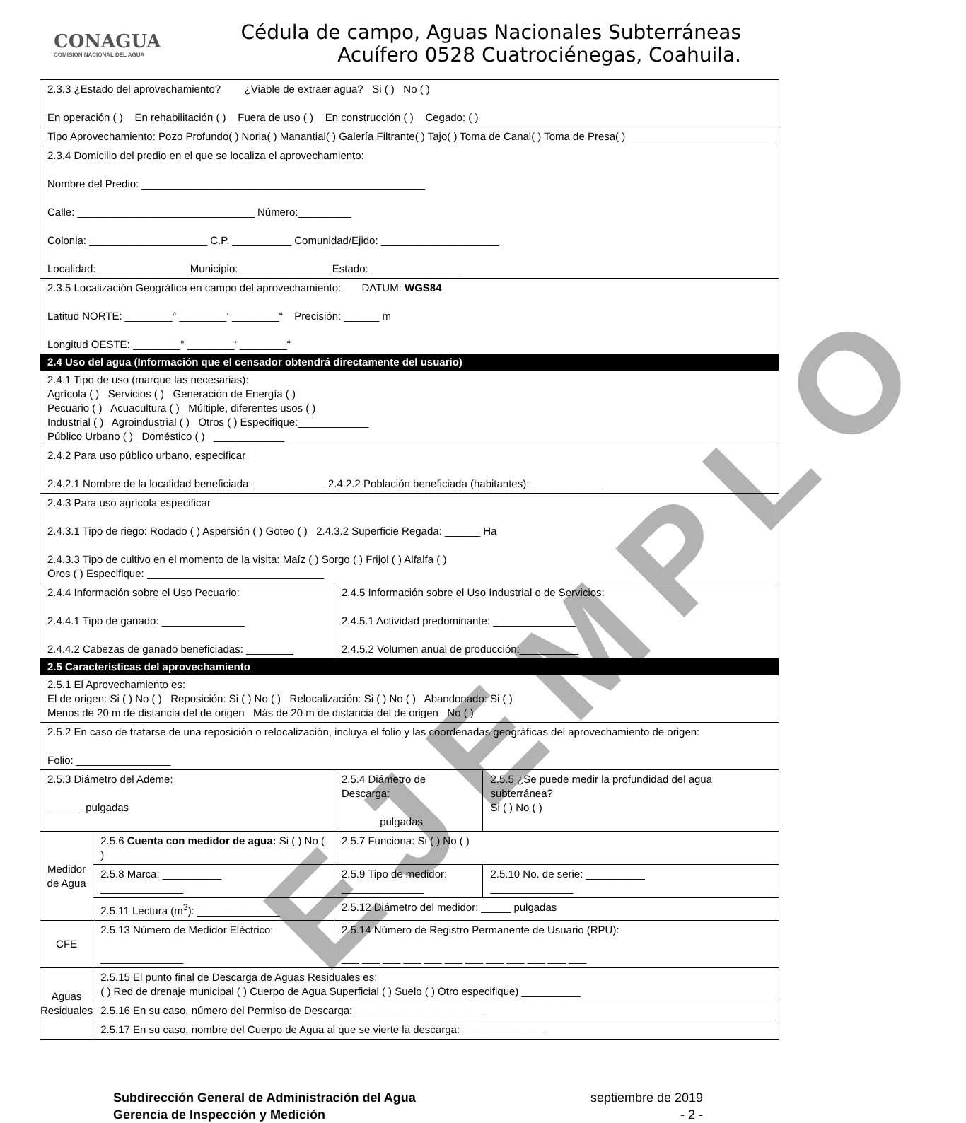CONAGUA
COMISIÓN NACIONAL DEL AGUA
Cédula de campo, Aguas Nacionales Subterráneas
Acuífero 0528 Cuatrociénegas, Coahuila.
| 2.3.3 ¿Estado del aprovechamiento? ¿Viable de extraer agua? Si ( ) No ( ) En operación ( ) En rehabilitación ( ) Fuera de uso ( ) En construcción ( ) Cegado: ( ) | | | |
| Tipo Aprovechamiento: Pozo Profundo( ) Noria( ) Manantial( ) Galería Filtrante( ) Tajo( ) Toma de Canal( ) Toma de Presa( ) | | | |
| 2.3.4 Domicilio del predio en el que se localiza el aprovechamiento: Nombre del Predio: ________________________________________________ Calle: ______________________________ Número:_________ Colonia: ____________________ C.P. __________ Comunidad/Ejido: ____________________ Localidad: _______________ Municipio: _______________ Estado: _______________ | | | |
| 2.3.5 Localización Geográfica en campo del aprovechamiento: DATUM: WGS84 Latitud NORTE: ________° ________‘ ________“ Precisión: ______ m Longitud OESTE: ________° ________‘ ________“ | | | |
| 2.4 Uso del agua (Información que el censador obtendrá directamente del usuario) | | | |
| 2.4.1 Tipo de uso (marque las necesarias): Agrícola ( ) Servicios ( ) Generación de Energía ( ) Pecuario ( ) Acuacultura ( ) Múltiple, diferentes usos ( ) Industrial ( ) Agroindustrial ( ) Otros ( ) Especifique:____________ Público Urbano ( ) Doméstico ( ) ____________ | | | |
| 2.4.2 Para uso público urbano, especificar 2.4.2.1 Nombre de la localidad beneficiada: ____________ 2.4.2.2 Población beneficiada (habitantes): ____________ | | | |
| 2.4.3 Para uso agrícola especificar 2.4.3.1 Tipo de riego: Rodado ( ) Aspersión ( ) Goteo ( ) 2.4.3.2 Superficie Regada: ______ Ha 2.4.3.3 Tipo de cultivo en el momento de la visita: Maíz ( ) Sorgo ( ) Frijol ( ) Alfalfa ( ) Oros ( ) Especifique: ______________________________ | | | |
| 2.4.4 Información sobre el Uso Pecuario: 2.4.4.1 Tipo de ganado: ______________ 2.4.4.2 Cabezas de ganado beneficiadas: ________ | | 2.4.5 Información sobre el Uso Industrial o de Servicios: 2.4.5.1 Actividad predominante: ______________ 2.4.5.2 Volumen anual de producción:__________ | |
| 2.5 Características del aprovechamiento | | | |
| 2.5.1 El Aprovechamiento es: El de origen: Si ( ) No ( ) Reposición: Si ( ) No ( ) Relocalización: Si ( ) No ( ) Abandonado: Si ( ) Menos de 20 m de distancia del de origen Más de 20 m de distancia del de origen No ( ) | | | |
| 2.5.2 En caso de tratarse de una reposición o relocalización, incluya el folio y las coordenadas geográficas del aprovechamiento de origen: Folio: ________________ | | | |
| 2.5.3 Diámetro del Ademe: ______ pulgadas | | 2.5.4 Diámetro de Descarga: ______ pulgadas | 2.5.5 ¿Se puede medir la profundidad del agua subterránea? Si ( ) No ( ) |
| Medidor de Agua | 2.5.6 Cuenta con medidor de agua: Si ( ) No ( ) | 2.5.7 Funciona: Si ( ) No ( ) | |
| | 2.5.8 Marca: __________ ______________ | 2.5.9 Tipo de medidor: ______________ | 2.5.10 No. de serie: __________ ______________ |
| | 2.5.11 Lectura (m<sup>3</sup>): ______________ | 2.5.12 Diámetro del medidor: _____ pulgadas | |
| CFE | 2.5.13 Número de Medidor Eléctrico: ______________ | 2.5.14 Número de Registro Permanente de Usuario (RPU): ___ ___ ___ ___ ___ ___ ___ ___ ___ ___ ___ ___ | |
| Aguas Residuales | 2.5.15 El punto final de Descarga de Aguas Residuales es: ( ) Red de drenaje municipal ( ) Cuerpo de Agua Superficial ( ) Suelo ( ) Otro especifique) __________ | | |
| | 2.5.16 En su caso, número del Permiso de Descarga: ______________________ | | |
| | 2.5.17 En su caso, nombre del Cuerpo de Agua al que se vierte la descarga: ______________ | | |
Subdirección General de Administración del Agua
Gerencia de Inspección y Medición
septiembre de 2019
- 2 -
EJEMPLO